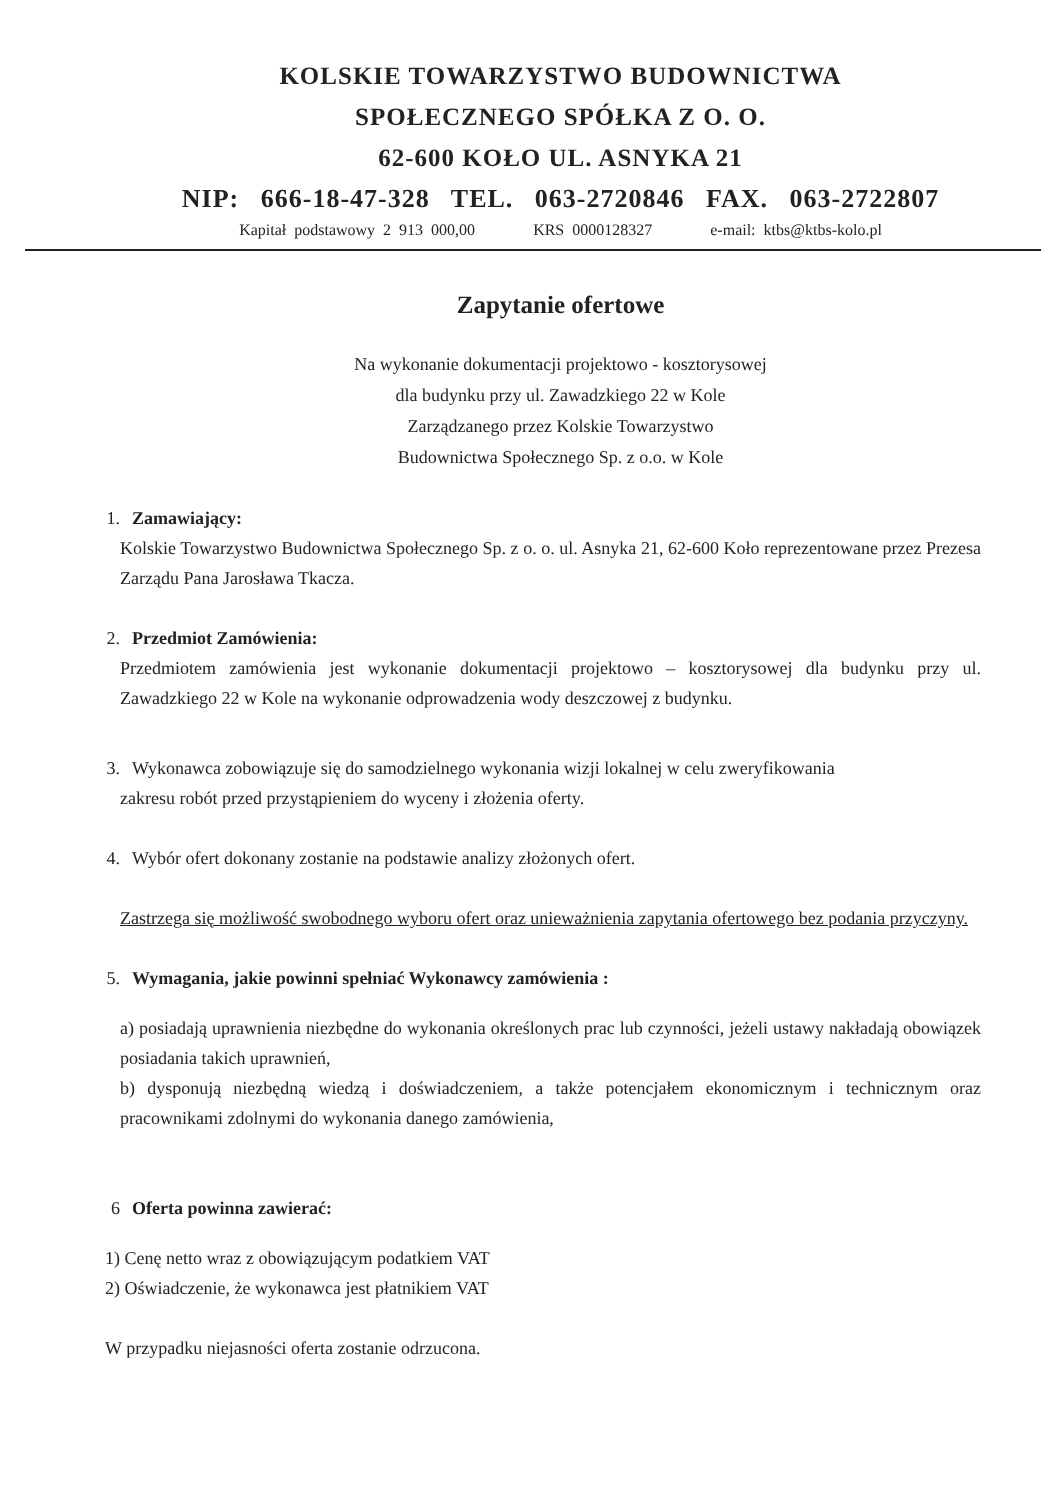KOLSKIE TOWARZYSTWO BUDOWNICTWA
SPOŁECZNEGO SPÓŁKA Z O. O.
62-600 KOŁO UL. ASNYKA 21
NIP: 666-18-47-328 TEL. 063-2720846 FAX. 063-2722807
Kapitał podstawowy 2 913 000,00 KRS 0000128327 e-mail: ktbs@ktbs-kolo.pl
Zapytanie ofertowe
Na wykonanie dokumentacji projektowo - kosztorysowej
dla budynku przy ul. Zawadzkiego 22 w Kole
Zarządzanego przez Kolskie Towarzystwo
Budownictwa Społecznego Sp. z o.o. w Kole
1. Zamawiający:
Kolskie Towarzystwo Budownictwa Społecznego Sp. z o. o. ul. Asnyka 21, 62-600 Koło reprezentowane przez Prezesa Zarządu Pana Jarosława Tkacza.
2. Przedmiot Zamówienia:
Przedmiotem zamówienia jest wykonanie dokumentacji projektowo – kosztorysowej dla budynku przy ul. Zawadzkiego 22 w Kole na wykonanie odprowadzenia wody deszczowej z budynku.
3. Wykonawca zobowiązuje się do samodzielnego wykonania wizji lokalnej w celu zweryfikowania
zakresu robót przed przystąpieniem do wyceny i złożenia oferty.
4. Wybór ofert dokonany zostanie na podstawie analizy złożonych ofert.
Zastrzega się możliwość swobodnego wyboru ofert oraz unieważnienia zapytania ofertowego bez podania przyczyny.
5. Wymagania, jakie powinni spełniać Wykonawcy zamówienia :
a) posiadają uprawnienia niezbędne do wykonania określonych prac lub czynności, jeżeli ustawy nakładają obowiązek posiadania takich uprawnień,
b) dysponują niezbędną wiedzą i doświadczeniem, a także potencjałem ekonomicznym i technicznym oraz pracownikami zdolnymi do wykonania danego zamówienia,
6 Oferta powinna zawierać:
1) Cenę netto wraz z obowiązującym podatkiem VAT
2) Oświadczenie, że wykonawca jest płatnikiem VAT
W przypadku niejasności oferta zostanie odrzucona.